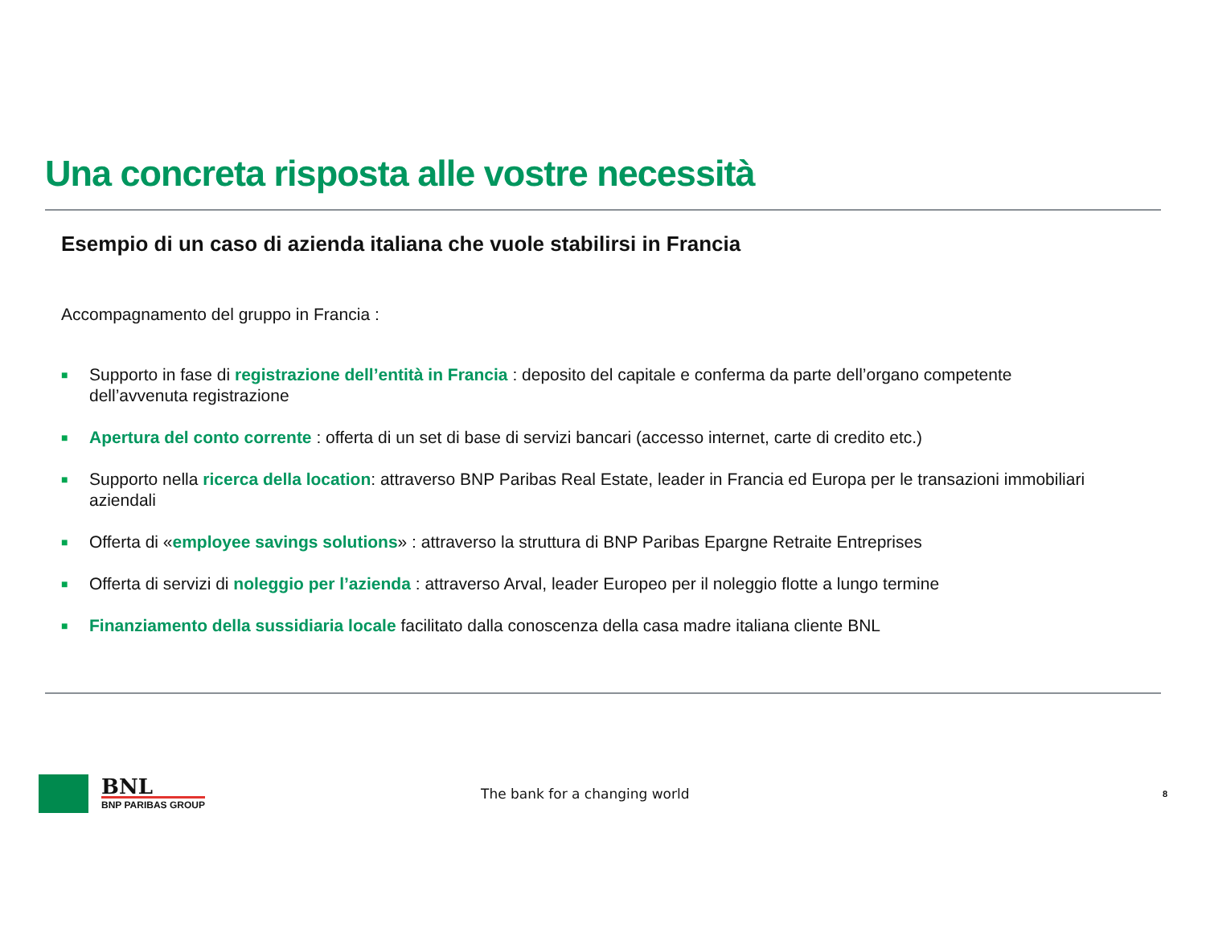Una concreta risposta alle vostre necessità
Esempio di un caso di azienda italiana che vuole stabilirsi in Francia
Accompagnamento del gruppo in Francia :
■ Supporto in fase di registrazione dell’entità in Francia : deposito del capitale e conferma da parte dell’organo competente dell’avvenuta registrazione
■ Apertura del conto corrente : offerta di un set di base di servizi bancari (accesso internet, carte di credito etc.)
■ Supporto nella ricerca della location: attraverso BNP Paribas Real Estate, leader in Francia ed Europa per le transazioni immobiliari aziendali
■ Offerta di «employee savings solutions» : attraverso la struttura di BNP Paribas Epargne Retraite Entreprises
■ Offerta di servizi di noleggio per l’azienda : attraverso Arval, leader Europeo per il noleggio flotte a lungo termine
■ Finanziamento della sussidiaria locale facilitato dalla conoscenza della casa madre italiana cliente BNL
BNL
BNP PARIBAS GROUP
The bank for a changing world
8